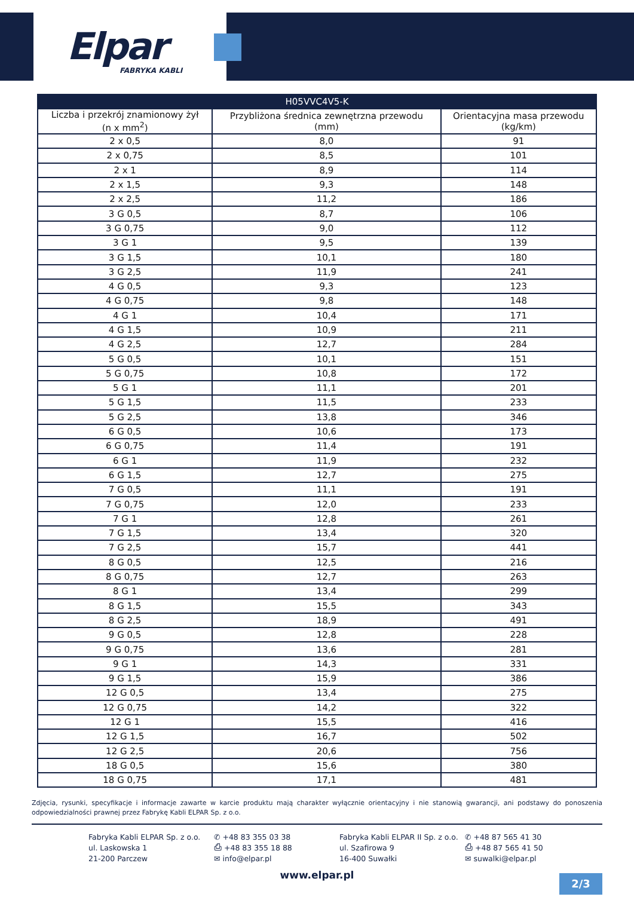Elpar
FABRYKA KABLI
| H05VVC4V5-K | | |
| --- | --- | --- |
| Liczba i przekrój znamionowy żył (n x mm<sup>2</sup>) | Przybliżona średnica zewnętrzna przewodu (mm) | Orientacyjna masa przewodu (kg/km) |
| 2 x 0,5 | 8,0 | 91 |
| 2 x 0,75 | 8,5 | 101 |
| 2 x 1 | 8,9 | 114 |
| 2 x 1,5 | 9,3 | 148 |
| 2 x 2,5 | 11,2 | 186 |
| 3 G 0,5 | 8,7 | 106 |
| 3 G 0,75 | 9,0 | 112 |
| 3 G 1 | 9,5 | 139 |
| 3 G 1,5 | 10,1 | 180 |
| 3 G 2,5 | 11,9 | 241 |
| 4 G 0,5 | 9,3 | 123 |
| 4 G 0,75 | 9,8 | 148 |
| 4 G 1 | 10,4 | 171 |
| 4 G 1,5 | 10,9 | 211 |
| 4 G 2,5 | 12,7 | 284 |
| 5 G 0,5 | 10,1 | 151 |
| 5 G 0,75 | 10,8 | 172 |
| 5 G 1 | 11,1 | 201 |
| 5 G 1,5 | 11,5 | 233 |
| 5 G 2,5 | 13,8 | 346 |
| 6 G 0,5 | 10,6 | 173 |
| 6 G 0,75 | 11,4 | 191 |
| 6 G 1 | 11,9 | 232 |
| 6 G 1,5 | 12,7 | 275 |
| 7 G 0,5 | 11,1 | 191 |
| 7 G 0,75 | 12,0 | 233 |
| 7 G 1 | 12,8 | 261 |
| 7 G 1,5 | 13,4 | 320 |
| 7 G 2,5 | 15,7 | 441 |
| 8 G 0,5 | 12,5 | 216 |
| 8 G 0,75 | 12,7 | 263 |
| 8 G 1 | 13,4 | 299 |
| 8 G 1,5 | 15,5 | 343 |
| 8 G 2,5 | 18,9 | 491 |
| 9 G 0,5 | 12,8 | 228 |
| 9 G 0,75 | 13,6 | 281 |
| 9 G 1 | 14,3 | 331 |
| 9 G 1,5 | 15,9 | 386 |
| 12 G 0,5 | 13,4 | 275 |
| 12 G 0,75 | 14,2 | 322 |
| 12 G 1 | 15,5 | 416 |
| 12 G 1,5 | 16,7 | 502 |
| 12 G 2,5 | 20,6 | 756 |
| 18 G 0,5 | 15,6 | 380 |
| 18 G 0,75 | 17,1 | 481 |
Zdjęcia, rysunki, specyfikacje i informacje zawarte w karcie produktu mają charakter wyłącznie orientacyjny i nie stanowią gwarancji, ani podstawy do ponoszenia odpowiedzialności prawnej przez Fabrykę Kabli ELPAR Sp. z o.o.
Fabryka Kabli ELPAR Sp. z o.o.
ul. Laskowska 1
21-200 Parczew
✆ +48 83 355 03 38
⎙ +48 83 355 18 88
✉ info@elpar.pl
Fabryka Kabli ELPAR II Sp. z o.o.
ul. Szafirowa 9
16-400 Suwałki
✆ +48 87 565 41 30
⎙ +48 87 565 41 50
✉ suwalki@elpar.pl
www.elpar.pl
2/3